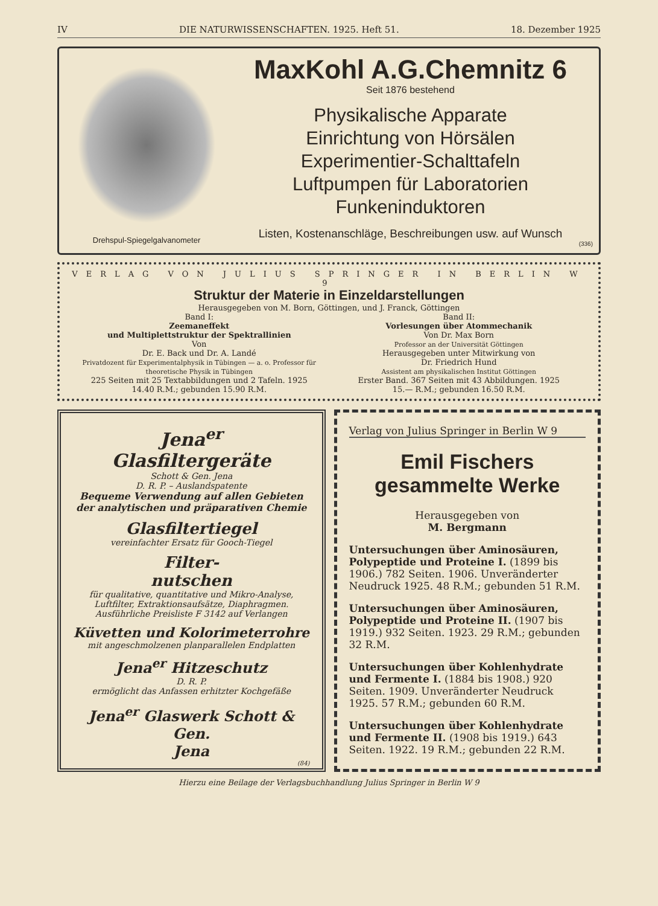IV DIE NATURWISSENSCHAFTEN. 1925. Heft 51. 18. Dezember 1925
Drehspul-Spiegelgalvanometer
MaxKohl A.G.Chemnitz 6
Seit 1876 bestehend
Physikalische Apparate
Einrichtung von Hörsälen
Experimentier-Schalttafeln
Luftpumpen für Laboratorien
Funkeninduktoren
Listen, Kostenanschläge, Beschreibungen usw. auf Wunsch
(336)
VERLAG VON JULIUS SPRINGER IN BERLIN W 9
Struktur der Materie in Einzeldarstellungen
Herausgegeben von M. Born, Göttingen, und J. Franck, Göttingen
Band I:
Zeemaneffekt
und Multiplettstruktur der Spektrallinien
Von
Dr. E. Back und Dr. A. Landé
Privatdozent für Experimentalphysik in Tübingen — a. o. Professor für theoretische Physik in Tübingen
225 Seiten mit 25 Textabbildungen und 2 Tafeln. 1925
14.40 R.M.; gebunden 15.90 R.M.
Band II:
Vorlesungen über Atommechanik
Von Dr. Max Born
Professor an der Universität Göttingen
Herausgegeben unter Mitwirkung von
Dr. Friedrich Hund
Assistent am physikalischen Institut Göttingen
Erster Band. 367 Seiten mit 43 Abbildungen. 1925
15.— R.M.; gebunden 16.50 R.M.
Jena<sup>er</sup>
Glasfiltergeräte
Schott & Gen. Jena
D. R. P. – Auslandspatente
Bequeme Verwendung auf allen Gebieten der analytischen und präparativen Chemie
Glasfiltertiegel
vereinfachter Ersatz für Gooch-Tiegel
Filter-
nutschen
für qualitative, quantitative und Mikro-Analyse, Luftfilter, Extraktionsaufsätze, Diaphragmen. Ausführliche Preisliste F 3142 auf Verlangen
Küvetten und Kolorimeterrohre
mit angeschmolzenen planparallelen Endplatten
Jena<sup>er</sup> Hitzeschutz
D. R. P.
ermöglicht das Anfassen erhitzter Kochgefäße
Jena<sup>er</sup> Glaswerk Schott & Gen.
Jena
(84)
Verlag von Julius Springer in Berlin W 9
Emil Fischers
gesammelte Werke
Herausgegeben von
M. Bergmann
Untersuchungen über Aminosäuren, Polypeptide und Proteine I. (1899 bis 1906.) 782 Seiten. 1906. Unveränderter Neudruck 1925. 48 R.M.; gebunden 51 R.M.
Untersuchungen über Aminosäuren, Polypeptide und Proteine II. (1907 bis 1919.) 932 Seiten. 1923. 29 R.M.; gebunden 32 R.M.
Untersuchungen über Kohlenhydrate und Fermente I. (1884 bis 1908.) 920 Seiten. 1909. Unveränderter Neudruck 1925. 57 R.M.; gebunden 60 R.M.
Untersuchungen über Kohlenhydrate und Fermente II. (1908 bis 1919.) 643 Seiten. 1922. 19 R.M.; gebunden 22 R.M.
Hierzu eine Beilage der Verlagsbuchhandlung Julius Springer in Berlin W 9